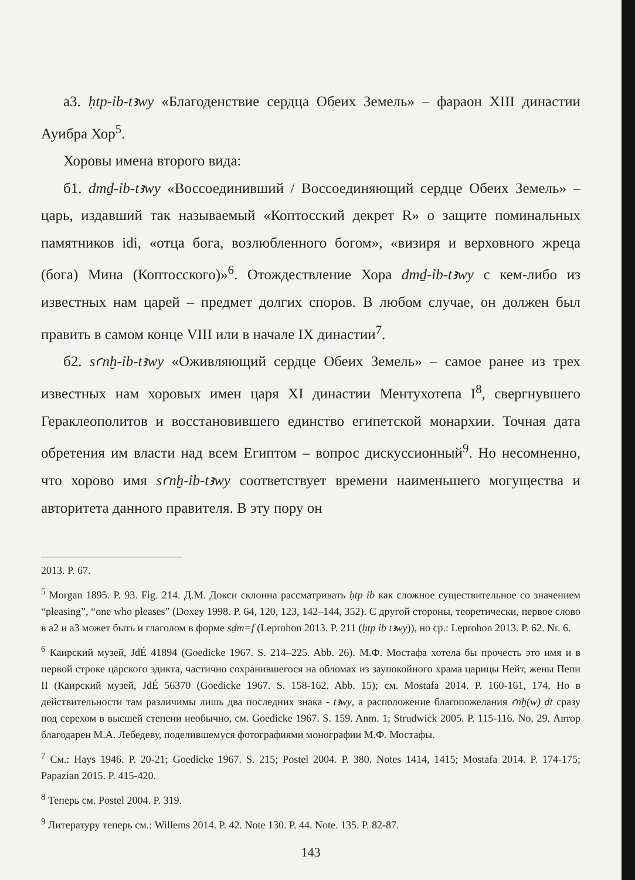а3. ḥtp-ỉb-tꜣwy «Благоденствие сердца Обеих Земель» – фараон XIII династии Ауибра Хор<sup>5</sup>.
Хоровы имена второго вида:
б1. dmḏ-ỉb-tꜣwy «Воссоединивший / Воссоединяющий сердце Обеих Земель» – царь, издавший так называемый «Коптосский декрет R» о защите поминальных памятников idi, «отца бога, возлюбленного богом», «визиря и верховного жреца (бога) Мина (Коптосского)»<sup>6</sup>. Отождествление Хора dmḏ-ỉb-tꜣwy с кем-либо из известных нам царей – предмет долгих споров. В любом случае, он должен был править в самом конце VIII или в начале IX династии<sup>7</sup>.
б2. sꜥnḫ-ỉb-tꜣwy «Оживляющий сердце Обеих Земель» – самое ранее из трех известных нам хоровых имен царя XI династии Ментухотепа I<sup>8</sup>, свергнувшего Гераклеополитов и восстановившего единство египетской монархии. Точная дата обретения им власти над всем Египтом – вопрос дискуссионный<sup>9</sup>. Но несомненно, что хорово имя sꜥnḫ-ỉb-tꜣwy соответствует времени наименьшего могущества и авторитета данного правителя. В эту пору он
2013. P. 67.
<sup>5</sup> Morgan 1895. P. 93. Fig. 214. Д.М. Докси склонна рассматривать ḥtp ỉb как сложное существительное со значением “pleasing”, “one who pleases” (Doxey 1998. P. 64, 120, 123, 142–144, 352). С другой стороны, теоретически, первое слово в а2 и а3 может быть и глаголом в форме sḏm=f (Leprohon 2013. P. 211 (ḥtp ỉb tꜣwy)), но ср.: Leprohon 2013. P. 62. Nr. 6.
<sup>6</sup> Каирский музей, JdÉ 41894 (Goedicke 1967. S. 214–225. Abb. 26). М.Ф. Мостафа хотела бы прочесть это имя и в первой строке царского эдикта, частично сохранившегося на обломах из заупокойного храма царицы Нейт, жены Пепи II (Каирский музей, JdÉ 56370 (Goedicke 1967. S. 158-162. Abb. 15); см. Mostafa 2014. P. 160-161, 174. Но в действительности там различимы лишь два последних знака - tꜣwy, а расположение благопожелания ꜥnḫ(w) ḏt сразу под серехом в высшей степени необычно, см. Goedicke 1967. S. 159. Anm. 1; Strudwick 2005. P. 115-116. No. 29. Автор благодарен М.А. Лебедеву, поделившемуся фотографиями монографии М.Ф. Мостафы.
<sup>7</sup> См.: Hays 1946. P. 20-21; Goedicke 1967. S. 215; Postel 2004. P. 380. Notes 1414, 1415; Mostafa 2014. P. 174-175; Papazian 2015. P. 415-420.
<sup>8</sup> Теперь см. Postel 2004. P. 319.
<sup>9</sup> Литературу теперь см.: Willems 2014. P. 42. Note 130. P. 44. Note. 135. P. 82-87.
143